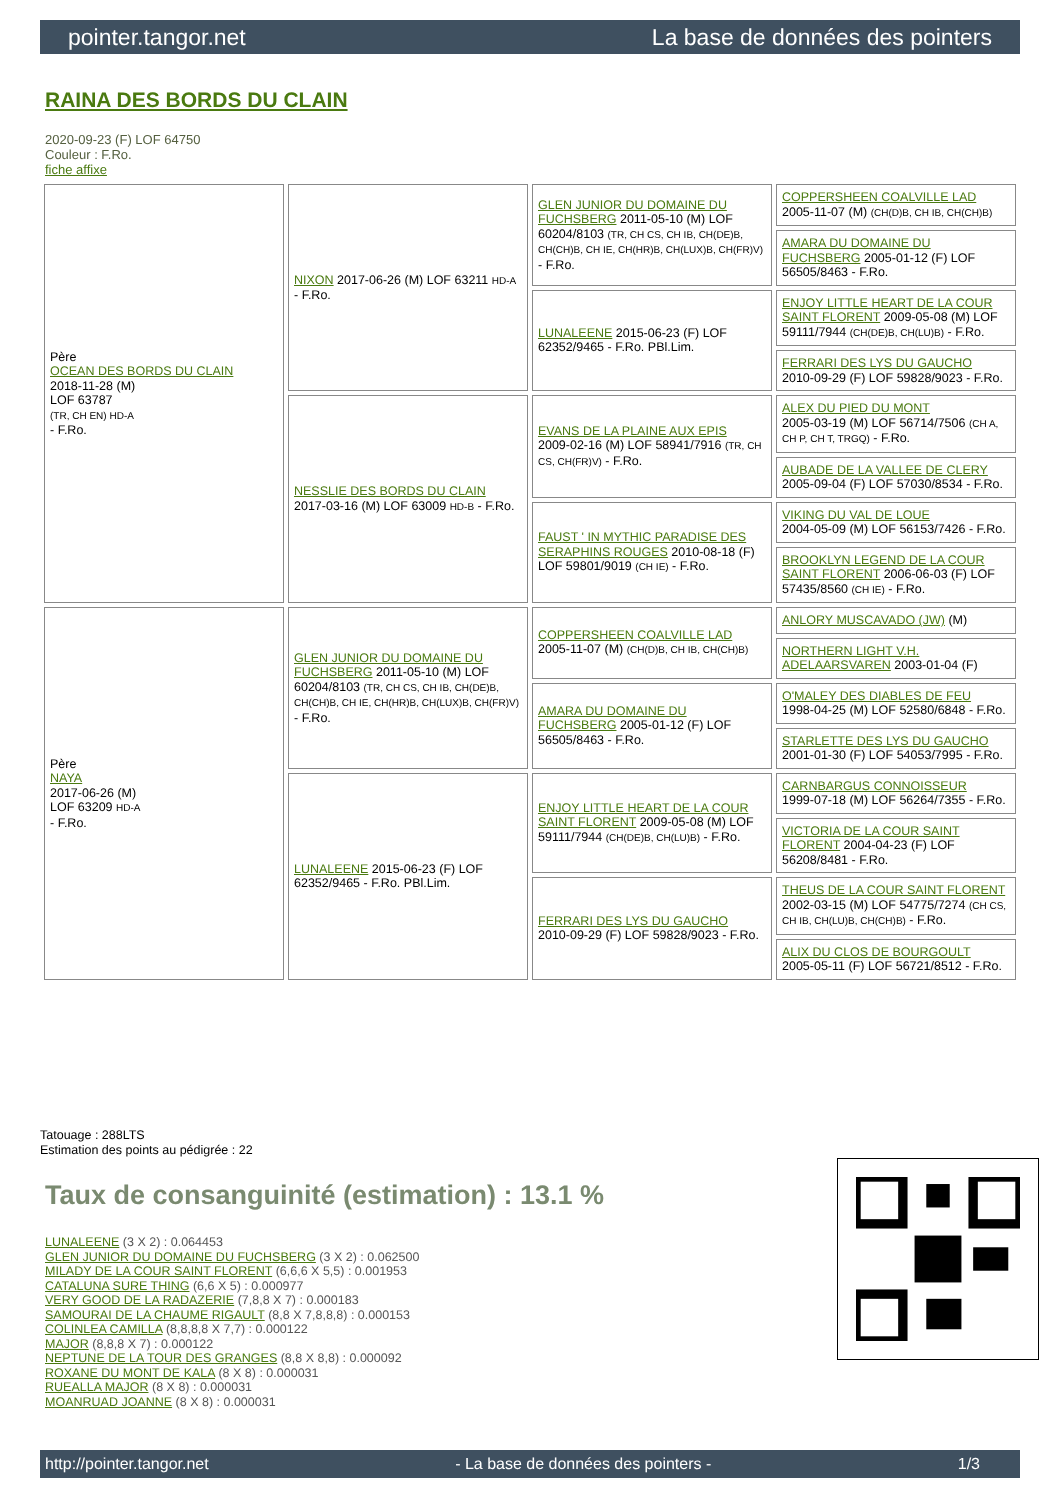pointer.tangor.net La base de données des pointers
RAINA DES BORDS DU CLAIN
2020-09-23 (F) LOF 64750
Couleur : F.Ro.
fiche affixe
| Père OCEAN DES BORDS DU CLAIN 2018-11-28 (M) LOF 63787 (TR, CH EN) HD-A - F.Ro. | NIXON 2017-06-26 (M) LOF 63211 HD-A - F.Ro. | GLEN JUNIOR DU DOMAINE DU FUCHSBERG 2011-05-10 (M) LOF 60204/8103 (TR, CH CS, CH IB, CH(DE)B, CH(CH)B, CH IE, CH(HR)B, CH(LUX)B, CH(FR)V) - F.Ro. | COPPERSHEEN COALVILLE LAD 2005-11-07 (M) (CH(D)B, CH IB, CH(CH)B) |
| | | | AMARA DU DOMAINE DU FUCHSBERG 2005-01-12 (F) LOF 56505/8463 - F.Ro. |
| | | LUNALEENE 2015-06-23 (F) LOF 62352/9465 - F.Ro. PBl.Lim. | ENJOY LITTLE HEART DE LA COUR SAINT FLORENT 2009-05-08 (M) LOF 59111/7944 (CH(DE)B, CH(LU)B) - F.Ro. |
| | | | FERRARI DES LYS DU GAUCHO 2010-09-29 (F) LOF 59828/9023 - F.Ro. |
| | NESSLIE DES BORDS DU CLAIN 2017-03-16 (M) LOF 63009 HD-B - F.Ro. | EVANS DE LA PLAINE AUX EPIS 2009-02-16 (M) LOF 58941/7916 (TR, CH CS, CH(FR)V) - F.Ro. | ALEX DU PIED DU MONT 2005-03-19 (M) LOF 56714/7506 (CH A, CH P, CH T, TRGQ) - F.Ro. |
| | | | AUBADE DE LA VALLEE DE CLERY 2005-09-04 (F) LOF 57030/8534 - F.Ro. |
| | | FAUST ' IN MYTHIC PARADISE DES SERAPHINS ROUGES 2010-08-18 (F) LOF 59801/9019 (CH IE) - F.Ro. | VIKING DU VAL DE LOUE 2004-05-09 (M) LOF 56153/7426 - F.Ro. |
| | | | BROOKLYN LEGEND DE LA COUR SAINT FLORENT 2006-06-03 (F) LOF 57435/8560 (CH IE) - F.Ro. |
| Père NAYA 2017-06-26 (M) LOF 63209 HD-A - F.Ro. | GLEN JUNIOR DU DOMAINE DU FUCHSBERG 2011-05-10 (M) LOF 60204/8103 (TR, CH CS, CH IB, CH(DE)B, CH(CH)B, CH IE, CH(HR)B, CH(LUX)B, CH(FR)V) - F.Ro. | COPPERSHEEN COALVILLE LAD 2005-11-07 (M) (CH(D)B, CH IB, CH(CH)B) | ANLORY MUSCAVADO (JW) (M) |
| | | | NORTHERN LIGHT V.H. ADELAARSVAREN 2003-01-04 (F) |
| | | AMARA DU DOMAINE DU FUCHSBERG 2005-01-12 (F) LOF 56505/8463 - F.Ro. | O'MALEY DES DIABLES DE FEU 1998-04-25 (M) LOF 52580/6848 - F.Ro. |
| | | | STARLETTE DES LYS DU GAUCHO 2001-01-30 (F) LOF 54053/7995 - F.Ro. |
| | LUNALEENE 2015-06-23 (F) LOF 62352/9465 - F.Ro. PBl.Lim. | ENJOY LITTLE HEART DE LA COUR SAINT FLORENT 2009-05-08 (M) LOF 59111/7944 (CH(DE)B, CH(LU)B) - F.Ro. | CARNBARGUS CONNOISSEUR 1999-07-18 (M) LOF 56264/7355 - F.Ro. |
| | | | VICTORIA DE LA COUR SAINT FLORENT 2004-04-23 (F) LOF 56208/8481 - F.Ro. |
| | | FERRARI DES LYS DU GAUCHO 2010-09-29 (F) LOF 59828/9023 - F.Ro. | THEUS DE LA COUR SAINT FLORENT 2002-03-15 (M) LOF 54775/7274 (CH CS, CH IB, CH(LU)B, CH(CH)B) - F.Ro. |
| | | | ALIX DU CLOS DE BOURGOULT 2005-05-11 (F) LOF 56721/8512 - F.Ro. |
Tatouage : 288LTS
Estimation des points au pédigrée : 22
Taux de consanguinité (estimation) : 13.1 %
LUNALEENE (3 X 2) : 0.064453
GLEN JUNIOR DU DOMAINE DU FUCHSBERG (3 X 2) : 0.062500
MILADY DE LA COUR SAINT FLORENT (6,6,6 X 5,5) : 0.001953
CATALUNA SURE THING (6,6 X 5) : 0.000977
VERY GOOD DE LA RADAZERIE (7,8,8 X 7) : 0.000183
SAMOURAI DE LA CHAUME RIGAULT (8,8 X 7,8,8,8) : 0.000153
COLINLEA CAMILLA (8,8,8,8 X 7,7) : 0.000122
MAJOR (8,8,8 X 7) : 0.000122
NEPTUNE DE LA TOUR DES GRANGES (8,8 X 8,8) : 0.000092
ROXANE DU MONT DE KALA (8 X 8) : 0.000031
RUEALLA MAJOR (8 X 8) : 0.000031
MOANRUAD JOANNE (8 X 8) : 0.000031
http://pointer.tangor.net - La base de données des pointers - 1/3